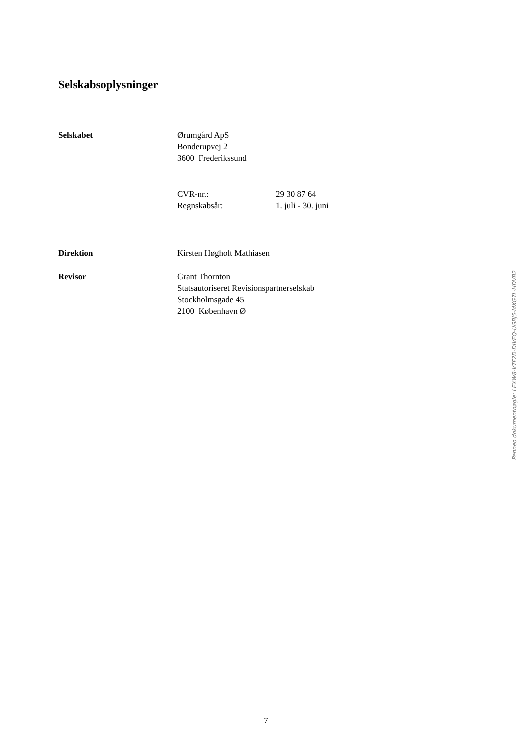Selskabsoplysninger
Selskabet Ørumgård ApS
Bonderupvej 2
3600 Frederikssund
CVR-nr.: 29 30 87 64
Regnskabsår: 1. juli - 30. juni
Direktion Kirsten Høgholt Mathiasen
Revisor Grant Thornton
Statsautoriseret Revisionspartnerselskab
Stockholmsgade 45
2100 København Ø
Penneo dokumentnøgle: LEXW8-V7F2D-DIVEQ-UGBJ5-MXG7L-HDVB2
7